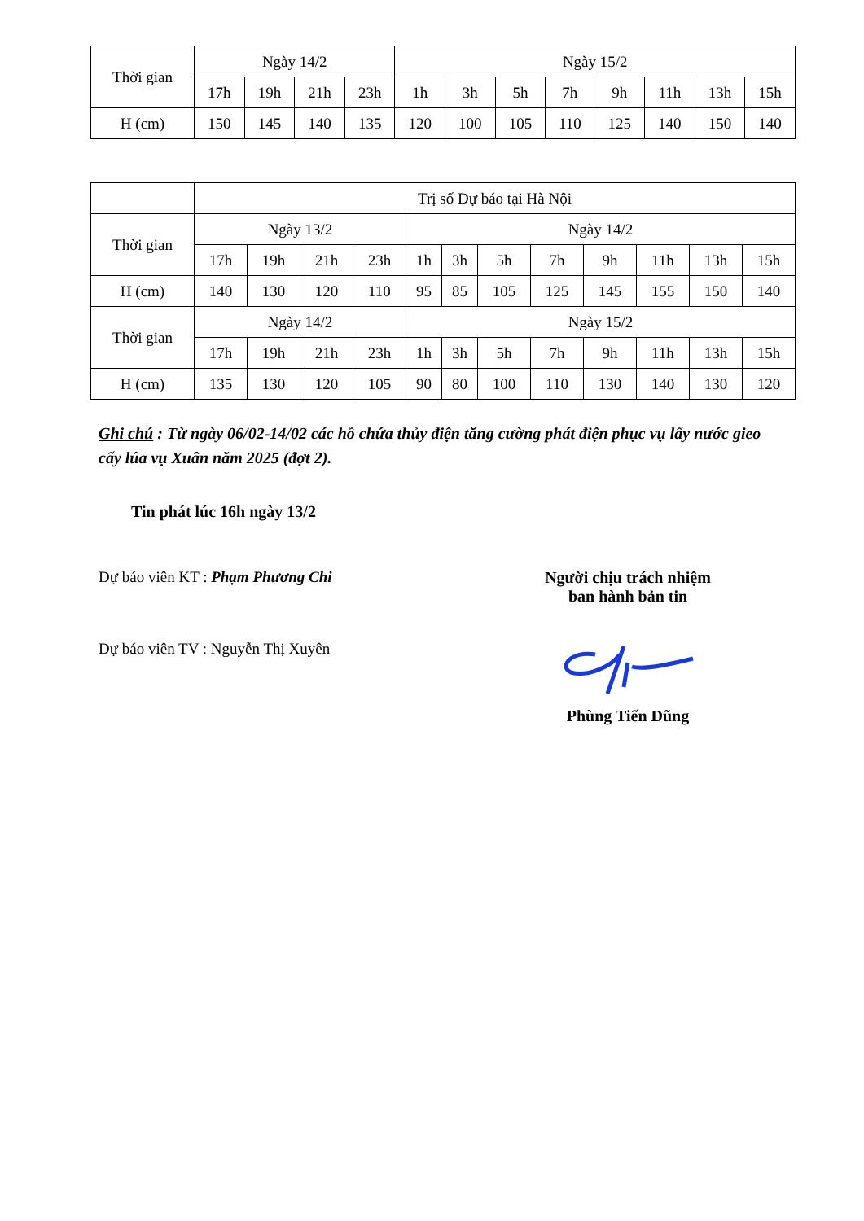| Thời gian | Ngày 14/2 | | | | Ngày 15/2 | | | | | | | |
| | 17h | 19h | 21h | 23h | 1h | 3h | 5h | 7h | 9h | 11h | 13h | 15h |
| H (cm) | 150 | 145 | 140 | 135 | 120 | 100 | 105 | 110 | 125 | 140 | 150 | 140 |
| | Trị số Dự báo tại Hà Nội | | | | | | | | | | | |
| Thời gian | Ngày 13/2 | | | | Ngày 14/2 | | | | | | | |
| | 17h | 19h | 21h | 23h | 1h | 3h | 5h | 7h | 9h | 11h | 13h | 15h |
| H (cm) | 140 | 130 | 120 | 110 | 95 | 85 | 105 | 125 | 145 | 155 | 150 | 140 |
| Thời gian | Ngày 14/2 | | | | Ngày 15/2 | | | | | | | |
| | 17h | 19h | 21h | 23h | 1h | 3h | 5h | 7h | 9h | 11h | 13h | 15h |
| H (cm) | 135 | 130 | 120 | 105 | 90 | 80 | 100 | 110 | 130 | 140 | 130 | 120 |
Ghi chú : Từ ngày 06/02-14/02 các hồ chứa thủy điện tăng cường phát điện phục vụ lấy nước gieo cấy lúa vụ Xuân năm 2025 (đợt 2).
Tin phát lúc 16h ngày 13/2
Dự báo viên KT : Phạm Phương Chi
Dự báo viên TV : Nguyễn Thị Xuyên
Người chịu trách nhiệm
ban hành bản tin
Phùng Tiến Dũng